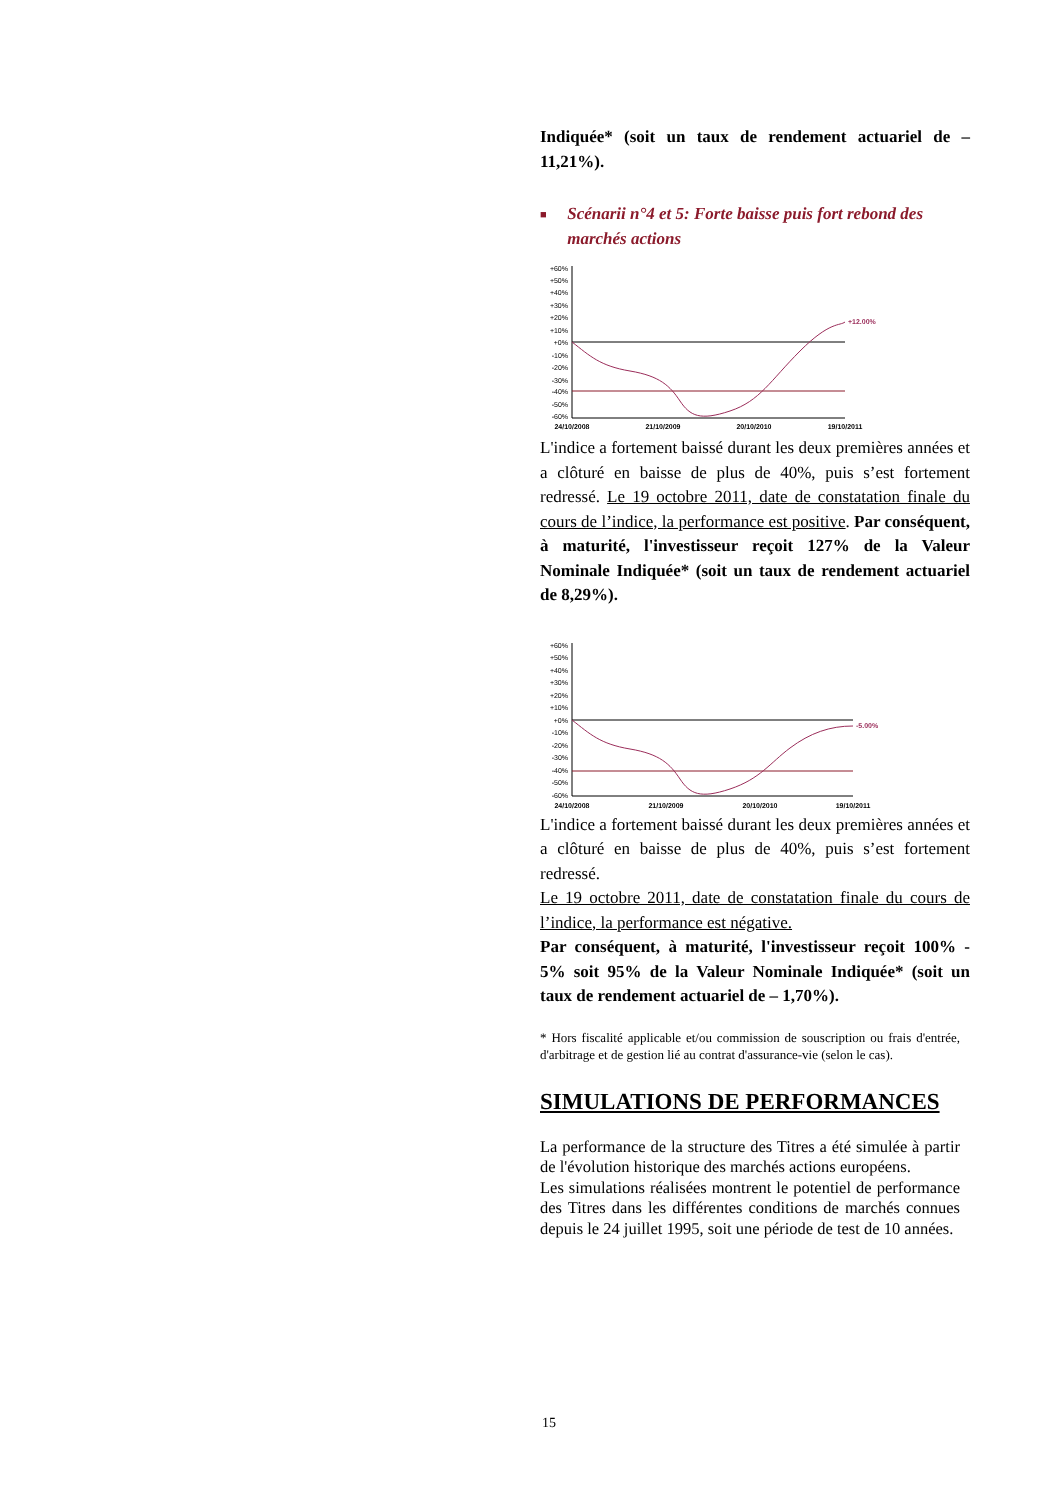Indiquée* (soit un taux de rendement actuariel de – 11,21%).
■ Scénarii n°4 et 5: Forte baisse puis fort rebond des marchés actions
+60%
+50%
+40%
+30%
+20%
+10%
+0%
-10%
-20%
-30%
-40%
-50%
-60%
+12.00%
24/10/2008
21/10/2009
20/10/2010
19/10/2011
L'indice a fortement baissé durant les deux premières années et a clôturé en baisse de plus de 40%, puis s’est fortement redressé. Le 19 octobre 2011, date de constatation finale du cours de l’indice, la performance est positive. Par conséquent, à maturité, l'investisseur reçoit 127% de la Valeur Nominale Indiquée* (soit un taux de rendement actuariel de 8,29%).
+60%
+50%
+40%
+30%
+20%
+10%
+0%
-10%
-20%
-30%
-40%
-50%
-60%
-5.00%
24/10/2008
21/10/2009
20/10/2010
19/10/2011
L'indice a fortement baissé durant les deux premières années et a clôturé en baisse de plus de 40%, puis s’est fortement redressé.
Le 19 octobre 2011, date de constatation finale du cours de l’indice, la performance est négative.
Par conséquent, à maturité, l'investisseur reçoit 100% - 5% soit 95% de la Valeur Nominale Indiquée* (soit un taux de rendement actuariel de – 1,70%).
* Hors fiscalité applicable et/ou commission de souscription ou frais d'entrée, d'arbitrage et de gestion lié au contrat d'assurance-vie (selon le cas).
SIMULATIONS DE PERFORMANCES
La performance de la structure des Titres a été simulée à partir de l'évolution historique des marchés actions européens.
Les simulations réalisées montrent le potentiel de performance des Titres dans les différentes conditions de marchés connues depuis le 24 juillet 1995, soit une période de test de 10 années.
15